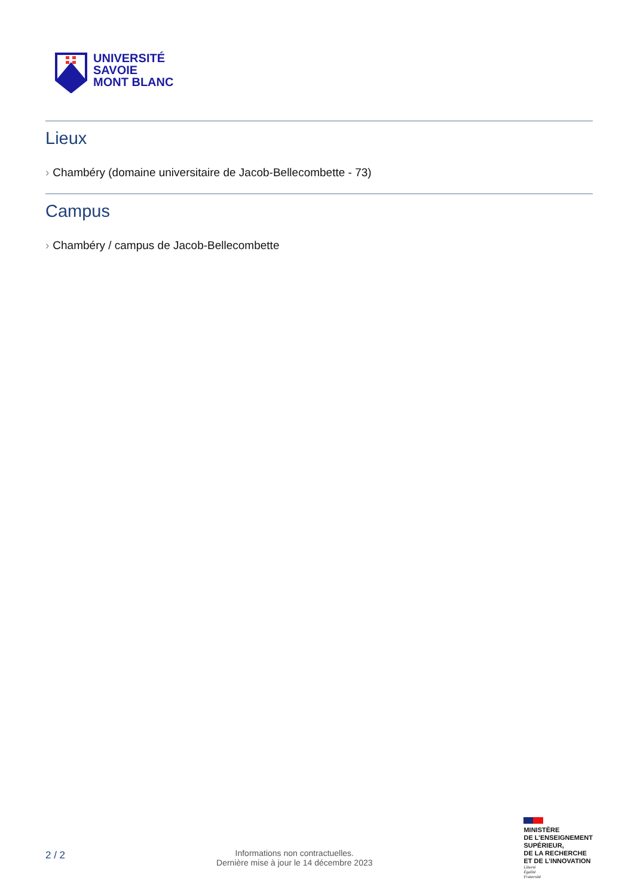UNIVERSITÉ
SAVOIE
MONT BLANC
Lieux
› Chambéry (domaine universitaire de Jacob-Bellecombette - 73)
Campus
› Chambéry / campus de Jacob-Bellecombette
2 / 2
Informations non contractuelles.
Dernière mise à jour le 14 décembre 2023
MINISTÈRE
DE L’ENSEIGNEMENT
SUPÉRIEUR,
DE LA RECHERCHE
ET DE L’INNOVATION
Liberté
Égalité
Fraternité